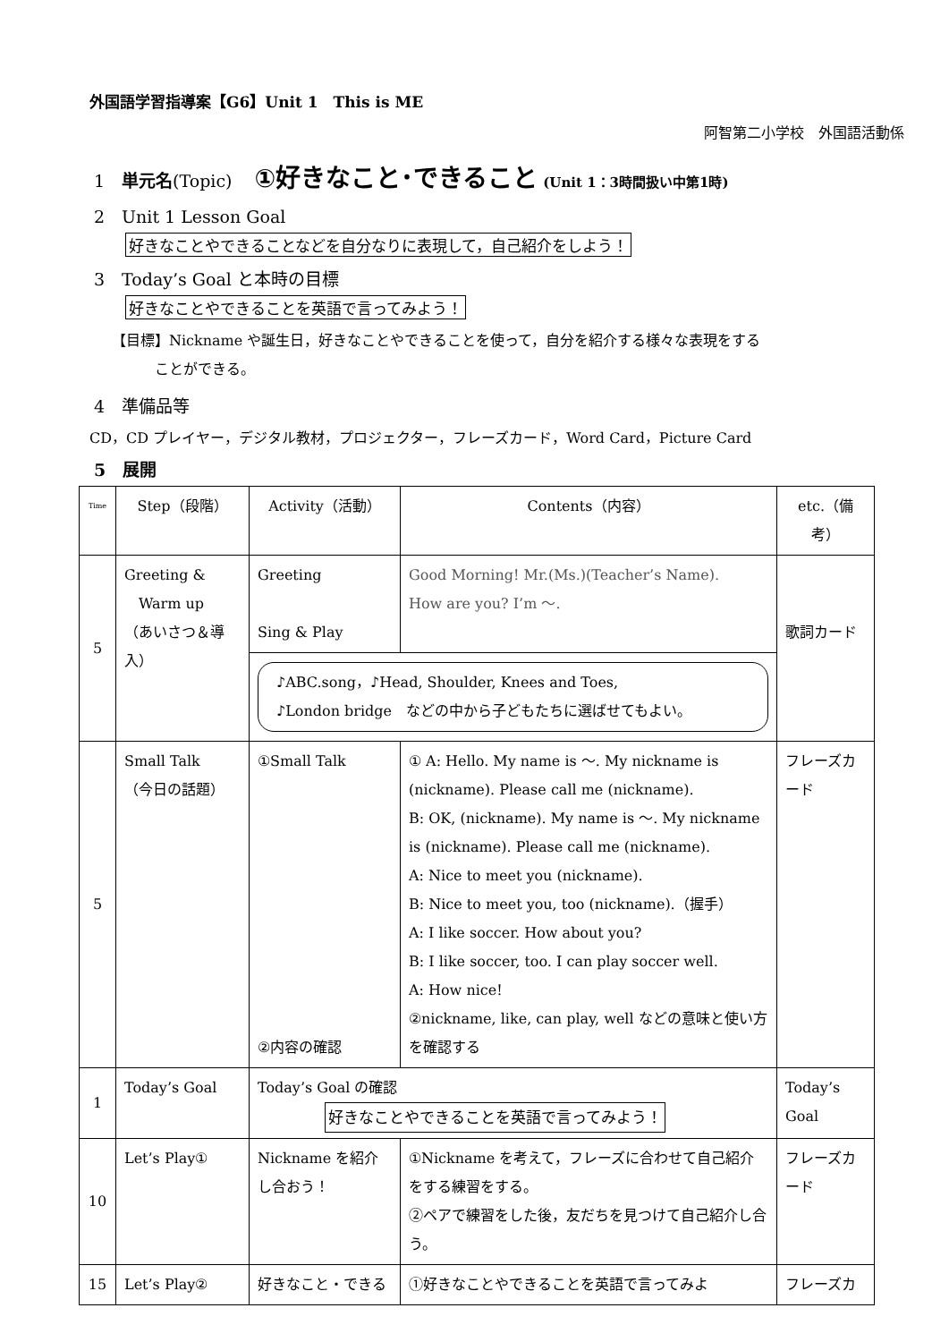外国語学習指導案【G6】Unit 1　This is ME
阿智第二小学校　外国語活動係
1　単元名(Topic)　 ①好きなこと･できること (Unit 1：3時間扱い中第1時)
2　Unit 1 Lesson Goal
好きなことやできることなどを自分なりに表現して，自己紹介をしよう！
3　Today’s Goal と本時の目標
好きなことやできることを英語で言ってみよう！
【目標】Nickname や誕生日，好きなことやできることを使って，自分を紹介する様々な表現をする
　　　ことができる。
4　準備品等
CD，CD プレイヤー，デジタル教材，プロジェクター，フレーズカード，Word Card，Picture Card
5　展開
| Time | Step（段階） | Activity（活動） | Contents（内容） | etc.（備考） |
| --- | --- | --- | --- | --- |
| 5 | Greeting & Warm up （あいさつ＆導入） | Greeting Sing & Play | Good Morning! Mr.(Ms.)(Teacher’s Name). How are you? I’m ～. | 歌詞カード |
| | | ♪ABC.song，♪Head, Shoulder, Knees and Toes, ♪London bridge などの中から子どもたちに選ばせてもよい。 | | |
| 5 | Small Talk （今日の話題） | ①Small Talk ②内容の確認 | ① A: Hello. My name is ～. My nickname is (nickname). Please call me (nickname). B: OK, (nickname). My name is ～. My nickname is (nickname). Please call me (nickname). A: Nice to meet you (nickname). B: Nice to meet you, too (nickname).（握手） A: I like soccer. How about you? B: I like soccer, too. I can play soccer well. A: How nice! ②nickname, like, can play, well などの意味と使い方を確認する | フレーズカード |
| 1 | Today’s Goal | Today’s Goal の確認 好きなことやできることを英語で言ってみよう！ | | Today’s Goal |
| 10 | Let’s Play① | Nickname を紹介し合おう！ | ①Nickname を考えて，フレーズに合わせて自己紹介をする練習をする。 ②ペアで練習をした後，友だちを見つけて自己紹介し合う。 | フレーズカード |
| 15 | Let’s Play② | 好きなこと・できる | ①好きなことやできることを英語で言ってみよ | フレーズカ |